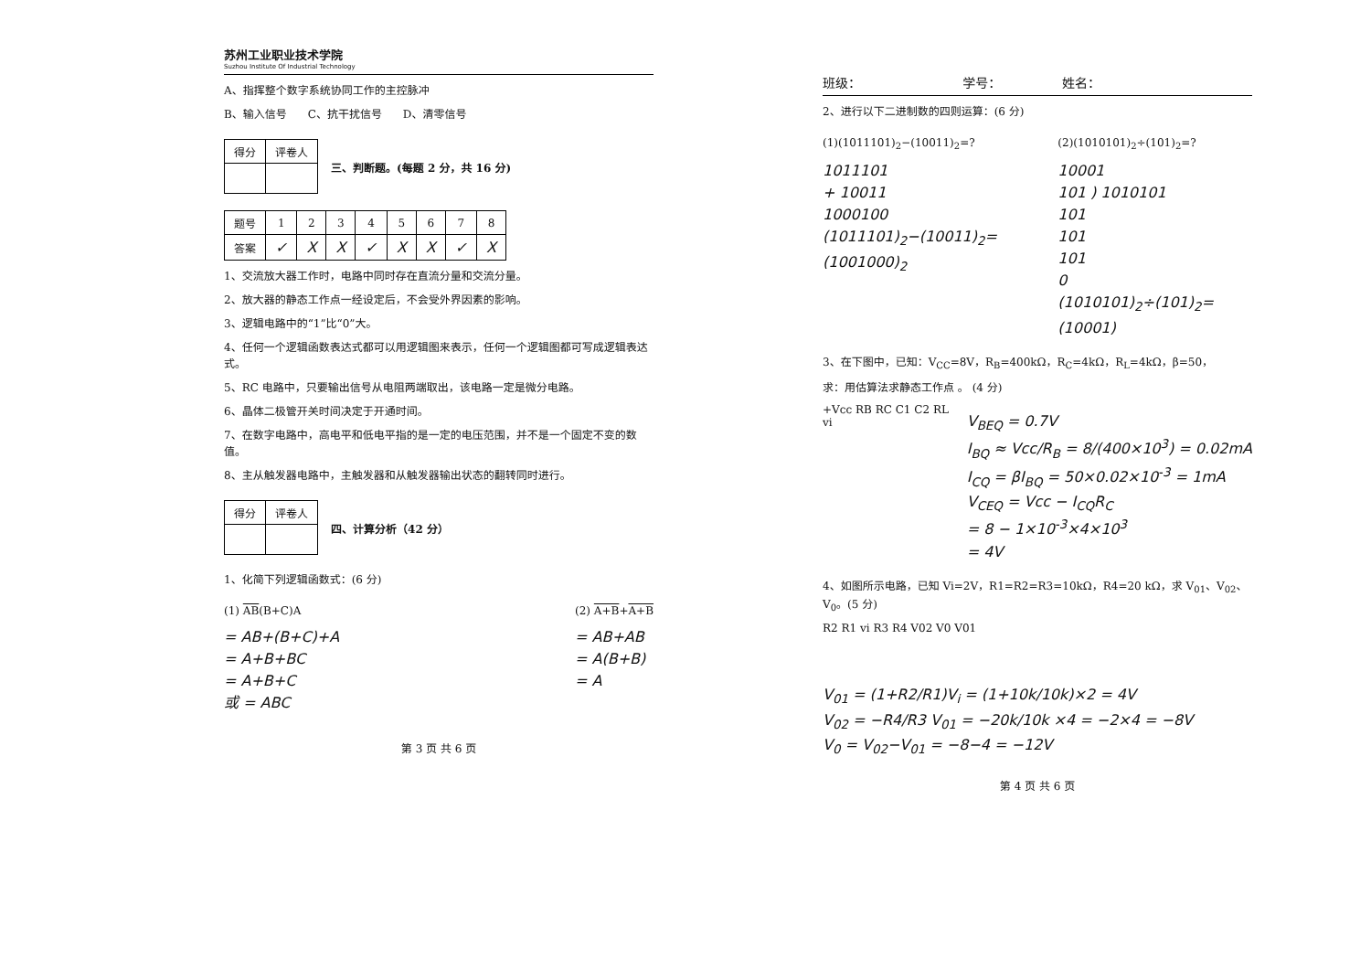苏州工业职业技术学院
Suzhou Institute Of Industrial Technology
A、指挥整个数字系统协同工作的主控脉冲
B、输入信号 C、抗干扰信号 D、清零信号
| 得分 | 评卷人 |
| --- | --- |
三、判断题。(每题 2 分，共 16 分)
| 题号 | 1 | 2 | 3 | 4 | 5 | 6 | 7 | 8 |
| --- | --- | --- | --- | --- | --- | --- | --- | --- |
| 答案 | ✓ | X | X | ✓ | X | X | ✓ | X |
1、交流放大器工作时，电路中同时存在直流分量和交流分量。
2、放大器的静态工作点一经设定后，不会受外界因素的影响。
3、逻辑电路中的“1”比“0”大。
4、任何一个逻辑函数表达式都可以用逻辑图来表示，任何一个逻辑图都可写成逻辑表达式。
5、RC 电路中，只要输出信号从电阻两端取出，该电路一定是微分电路。
6、晶体二极管开关时间决定于开通时间。
7、在数字电路中，高电平和低电平指的是一定的电压范围，并不是一个固定不变的数值。
8、主从触发器电路中，主触发器和从触发器输出状态的翻转同时进行。
| 得分 | 评卷人 |
| --- | --- |
四、计算分析（42 分）
1、化简下列逻辑函数式：(6 分)
(1) AB(B+C)A
= AB+(B+C)+A
= A+B+BC
= A+B+C
或 = ABC
(2) A+B+A+B
= AB+AB
= A(B+B)
= A
第 3 页 共 6 页
班级： 学号： 姓名：
2、进行以下二进制数的四则运算：(6 分)
(1)(1011101)<sub>2</sub>−(10011)<sub>2</sub>=?
1011101
+ 10011
1000100
(1011101)<sub>2</sub>−(10011)<sub>2</sub>=(1001000)<sub>2</sub>
(2)(1010101)<sub>2</sub>÷(101)<sub>2</sub>=?
10001
101 ) 1010101
101
101
101
0
(1010101)<sub>2</sub>÷(101)<sub>2</sub>=(10001)
3、在下图中，已知：V<sub>CC</sub>=8V，R<sub>B</sub>=400kΩ，R<sub>C</sub>=4kΩ，R<sub>L</sub>=4kΩ，β=50，
求：用估算法求静态工作点 。 (4 分)
+Vcc RB RC C1 C2 RL vi
V<sub>BEQ</sub> = 0.7V
I<sub>BQ</sub> ≈ Vcc/R<sub>B</sub> = 8/(400×10<sup>3</sup>) = 0.02mA
I<sub>CQ</sub> = βI<sub>BQ</sub> = 50×0.02×10<sup>-3</sup> = 1mA
V<sub>CEQ</sub> = Vcc − I<sub>CQ</sub>R<sub>C</sub>
= 8 − 1×10<sup>-3</sup>×4×10<sup>3</sup>
= 4V
4、如图所示电路，已知 Vi=2V，R1=R2=R3=10kΩ，R4=20 kΩ，求 V<sub>01</sub>、V<sub>02</sub>、V<sub>0</sub>。(5 分)
R2 R1 vi R3 R4 V02 V0 V01
V<sub>01</sub> = (1+R2/R1)V<sub>i</sub> = (1+10k/10k)×2 = 4V
V<sub>02</sub> = −R4/R3 V<sub>01</sub> = −20k/10k ×4 = −2×4 = −8V
V<sub>0</sub> = V<sub>02</sub>−V<sub>01</sub> = −8−4 = −12V
第 4 页 共 6 页